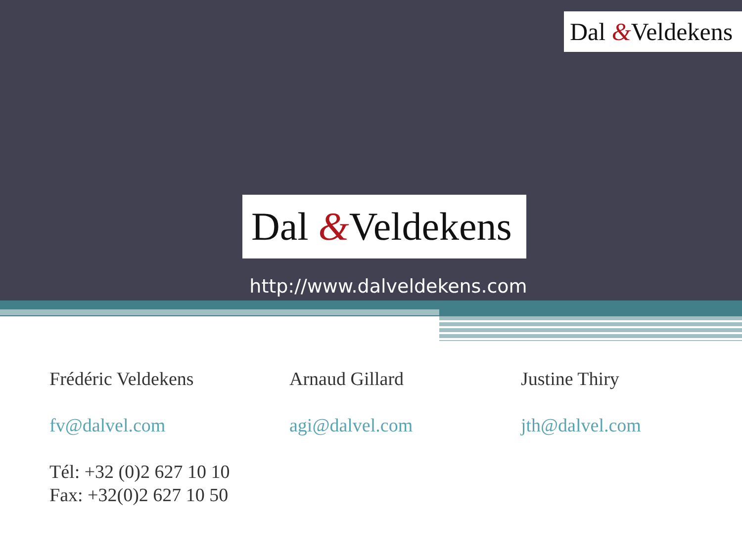Dal &Veldekens
Dal &Veldekens
http://www.dalveldekens.com
Frédéric Veldekens
fv@dalvel.com
Tél: +32 (0)2 627 10 10
Fax: +32(0)2 627 10 50
Arnaud Gillard
agi@dalvel.com
Justine Thiry
jth@dalvel.com